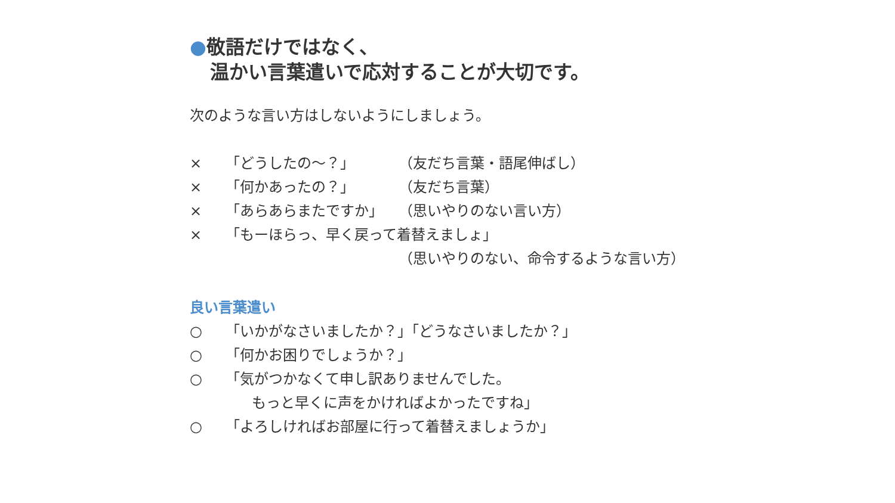●敬語だけではなく、
温かい言葉遣いで応対することが大切です。
次のような言い方はしないようにしましょう。
× 「どうしたの～？」 （友だち言葉・語尾伸ばし）
× 「何かあったの？」 （友だち言葉）
× 「あらあらまたですか」 （思いやりのない言い方）
× 「もーほらっ、早く戻って着替えましょ」
（思いやりのない、命令するような言い方）
良い言葉遣い
○ 「いかがなさいましたか？」「どうなさいましたか？」
○ 「何かお困りでしょうか？」
○ 「気がつかなくて申し訳ありませんでした。
もっと早くに声をかければよかったですね」
○ 「よろしければお部屋に行って着替えましょうか」